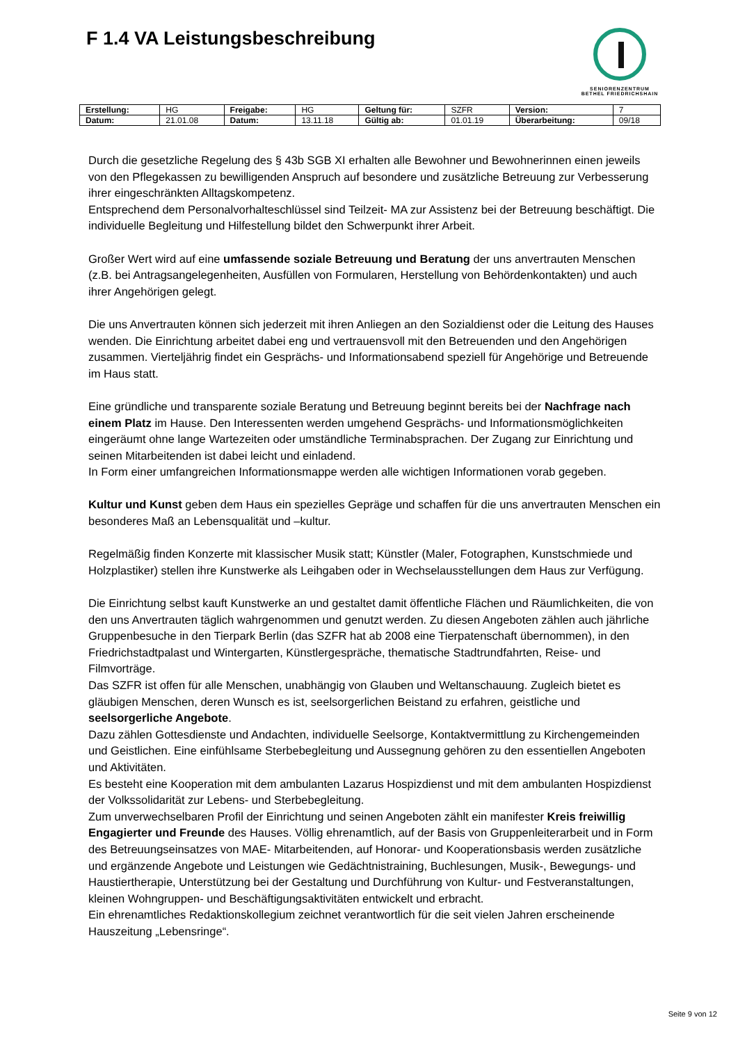F 1.4 VA Leistungsbeschreibung
SENIORENZENTRUM
BETHEL FRIEDRICHSHAIN
| Erstellung: | HG | Freigabe: | HG | Geltung für: | SZFR | Version: | 7 |
| Datum: | 21.01.08 | Datum: | 13.11.18 | Gültig ab: | 01.01.19 | Überarbeitung: | 09/18 |
Durch die gesetzliche Regelung des § 43b SGB XI erhalten alle Bewohner und Bewohnerinnen einen jeweils von den Pflegekassen zu bewilligenden Anspruch auf besondere und zusätzliche Betreuung zur Verbesserung ihrer eingeschränkten Alltagskompetenz.
Entsprechend dem Personalvorhalteschlüssel sind Teilzeit- MA zur Assistenz bei der Betreuung beschäftigt. Die individuelle Begleitung und Hilfestellung bildet den Schwerpunkt ihrer Arbeit.
Großer Wert wird auf eine umfassende soziale Betreuung und Beratung der uns anvertrauten Menschen (z.B. bei Antragsangelegenheiten, Ausfüllen von Formularen, Herstellung von Behördenkontakten) und auch ihrer Angehörigen gelegt.
Die uns Anvertrauten können sich jederzeit mit ihren Anliegen an den Sozialdienst oder die Leitung des Hauses wenden. Die Einrichtung arbeitet dabei eng und vertrauensvoll mit den Betreuenden und den Angehörigen zusammen. Vierteljährig findet ein Gesprächs- und Informationsabend speziell für Angehörige und Betreuende im Haus statt.
Eine gründliche und transparente soziale Beratung und Betreuung beginnt bereits bei der Nachfrage nach einem Platz im Hause. Den Interessenten werden umgehend Gesprächs- und Informationsmöglichkeiten eingeräumt ohne lange Wartezeiten oder umständliche Terminabsprachen. Der Zugang zur Einrichtung und seinen Mitarbeitenden ist dabei leicht und einladend.
In Form einer umfangreichen Informationsmappe werden alle wichtigen Informationen vorab gegeben.
Kultur und Kunst geben dem Haus ein spezielles Gepräge und schaffen für die uns anvertrauten Menschen ein besonderes Maß an Lebensqualität und –kultur.
Regelmäßig finden Konzerte mit klassischer Musik statt; Künstler (Maler, Fotographen, Kunstschmiede und Holzplastiker) stellen ihre Kunstwerke als Leihgaben oder in Wechselausstellungen dem Haus zur Verfügung.
Die Einrichtung selbst kauft Kunstwerke an und gestaltet damit öffentliche Flächen und Räumlichkeiten, die von den uns Anvertrauten täglich wahrgenommen und genutzt werden. Zu diesen Angeboten zählen auch jährliche Gruppenbesuche in den Tierpark Berlin (das SZFR hat ab 2008 eine Tierpatenschaft übernommen), in den Friedrichstadtpalast und Wintergarten, Künstlergespräche, thematische Stadtrundfahrten, Reise- und Filmvorträge.
Das SZFR ist offen für alle Menschen, unabhängig von Glauben und Weltanschauung. Zugleich bietet es gläubigen Menschen, deren Wunsch es ist, seelsorgerlichen Beistand zu erfahren, geistliche und seelsorgerliche Angebote.
Dazu zählen Gottesdienste und Andachten, individuelle Seelsorge, Kontaktvermittlung zu Kirchengemeinden und Geistlichen. Eine einfühlsame Sterbebegleitung und Aussegnung gehören zu den essentiellen Angeboten und Aktivitäten.
Es besteht eine Kooperation mit dem ambulanten Lazarus Hospizdienst und mit dem ambulanten Hospizdienst der Volkssolidarität zur Lebens- und Sterbebegleitung.
Zum unverwechselbaren Profil der Einrichtung und seinen Angeboten zählt ein manifester Kreis freiwillig Engagierter und Freunde des Hauses. Völlig ehrenamtlich, auf der Basis von Gruppenleiterarbeit und in Form des Betreuungseinsatzes von MAE- Mitarbeitenden, auf Honorar- und Kooperationsbasis werden zusätzliche und ergänzende Angebote und Leistungen wie Gedächtnistraining, Buchlesungen, Musik-, Bewegungs- und Haustiertherapie, Unterstützung bei der Gestaltung und Durchführung von Kultur- und Festveranstaltungen, kleinen Wohngruppen- und Beschäftigungsaktivitäten entwickelt und erbracht.
Ein ehrenamtliches Redaktionskollegium zeichnet verantwortlich für die seit vielen Jahren erscheinende Hauszeitung „Lebensringe“.
Seite 9 von 12